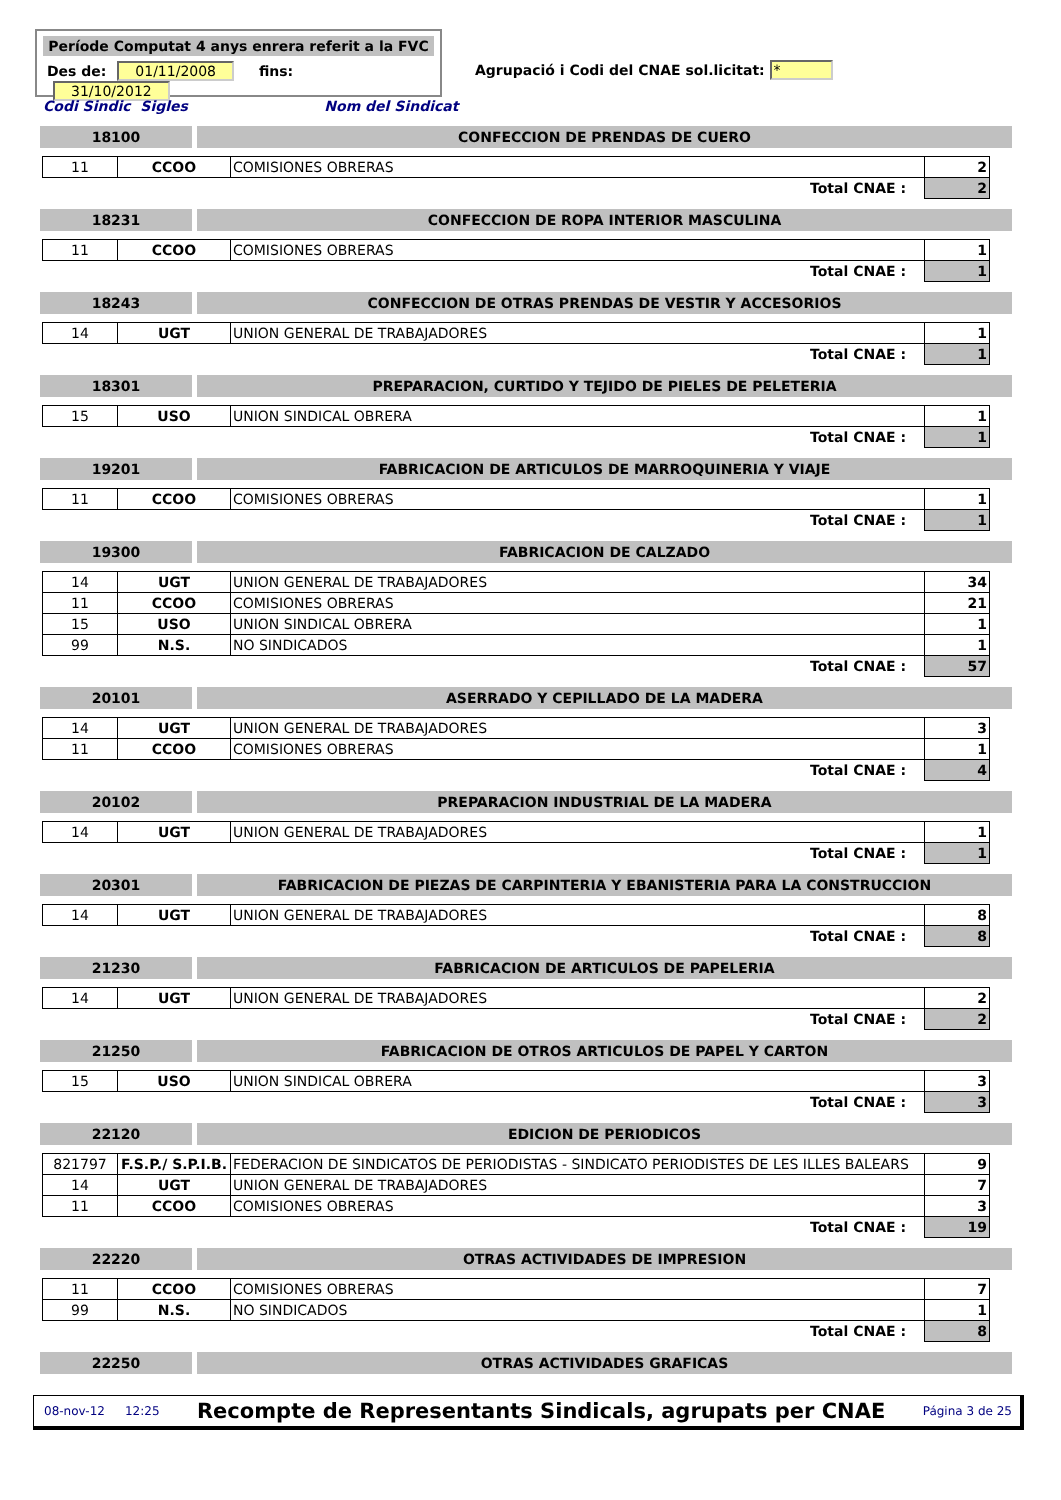Període Computat 4 anys enrera referit a la FVC
Des de: 01/11/2008 fins: 31/10/2012
Agrupació i Codi del CNAE sol.licitat: *
Codi Sindic Sigles Nom del Sindicat
18100 CONFECCION DE PRENDAS DE CUERO
| 11 | CCOO | COMISIONES OBRERAS | 2 |
| | | Total CNAE : | 2 |
18231 CONFECCION DE ROPA INTERIOR MASCULINA
| 11 | CCOO | COMISIONES OBRERAS | 1 |
| | | Total CNAE : | 1 |
18243 CONFECCION DE OTRAS PRENDAS DE VESTIR Y ACCESORIOS
| 14 | UGT | UNION GENERAL DE TRABAJADORES | 1 |
| | | Total CNAE : | 1 |
18301 PREPARACION, CURTIDO Y TEJIDO DE PIELES DE PELETERIA
| 15 | USO | UNION SINDICAL OBRERA | 1 |
| | | Total CNAE : | 1 |
19201 FABRICACION DE ARTICULOS DE MARROQUINERIA Y VIAJE
| 11 | CCOO | COMISIONES OBRERAS | 1 |
| | | Total CNAE : | 1 |
19300 FABRICACION DE CALZADO
| 14 | UGT | UNION GENERAL DE TRABAJADORES | 34 |
| 11 | CCOO | COMISIONES OBRERAS | 21 |
| 15 | USO | UNION SINDICAL OBRERA | 1 |
| 99 | N.S. | NO SINDICADOS | 1 |
| | | Total CNAE : | 57 |
20101 ASERRADO Y CEPILLADO DE LA MADERA
| 14 | UGT | UNION GENERAL DE TRABAJADORES | 3 |
| 11 | CCOO | COMISIONES OBRERAS | 1 |
| | | Total CNAE : | 4 |
20102 PREPARACION INDUSTRIAL DE LA MADERA
| 14 | UGT | UNION GENERAL DE TRABAJADORES | 1 |
| | | Total CNAE : | 1 |
20301 FABRICACION DE PIEZAS DE CARPINTERIA Y EBANISTERIA PARA LA CONSTRUCCION
| 14 | UGT | UNION GENERAL DE TRABAJADORES | 8 |
| | | Total CNAE : | 8 |
21230 FABRICACION DE ARTICULOS DE PAPELERIA
| 14 | UGT | UNION GENERAL DE TRABAJADORES | 2 |
| | | Total CNAE : | 2 |
21250 FABRICACION DE OTROS ARTICULOS DE PAPEL Y CARTON
| 15 | USO | UNION SINDICAL OBRERA | 3 |
| | | Total CNAE : | 3 |
22120 EDICION DE PERIODICOS
| 821797 | F.S.P./ S.P.I.B. | FEDERACION DE SINDICATOS DE PERIODISTAS - SINDICATO PERIODISTES DE LES ILLES BALEARS | 9 |
| 14 | UGT | UNION GENERAL DE TRABAJADORES | 7 |
| 11 | CCOO | COMISIONES OBRERAS | 3 |
| | | Total CNAE : | 19 |
22220 OTRAS ACTIVIDADES DE IMPRESION
| 11 | CCOO | COMISIONES OBRERAS | 7 |
| 99 | N.S. | NO SINDICADOS | 1 |
| | | Total CNAE : | 8 |
22250 OTRAS ACTIVIDADES GRAFICAS
08-nov-12 12:25 Recompte de Representants Sindicals, agrupats per CNAE Página 3 de 25